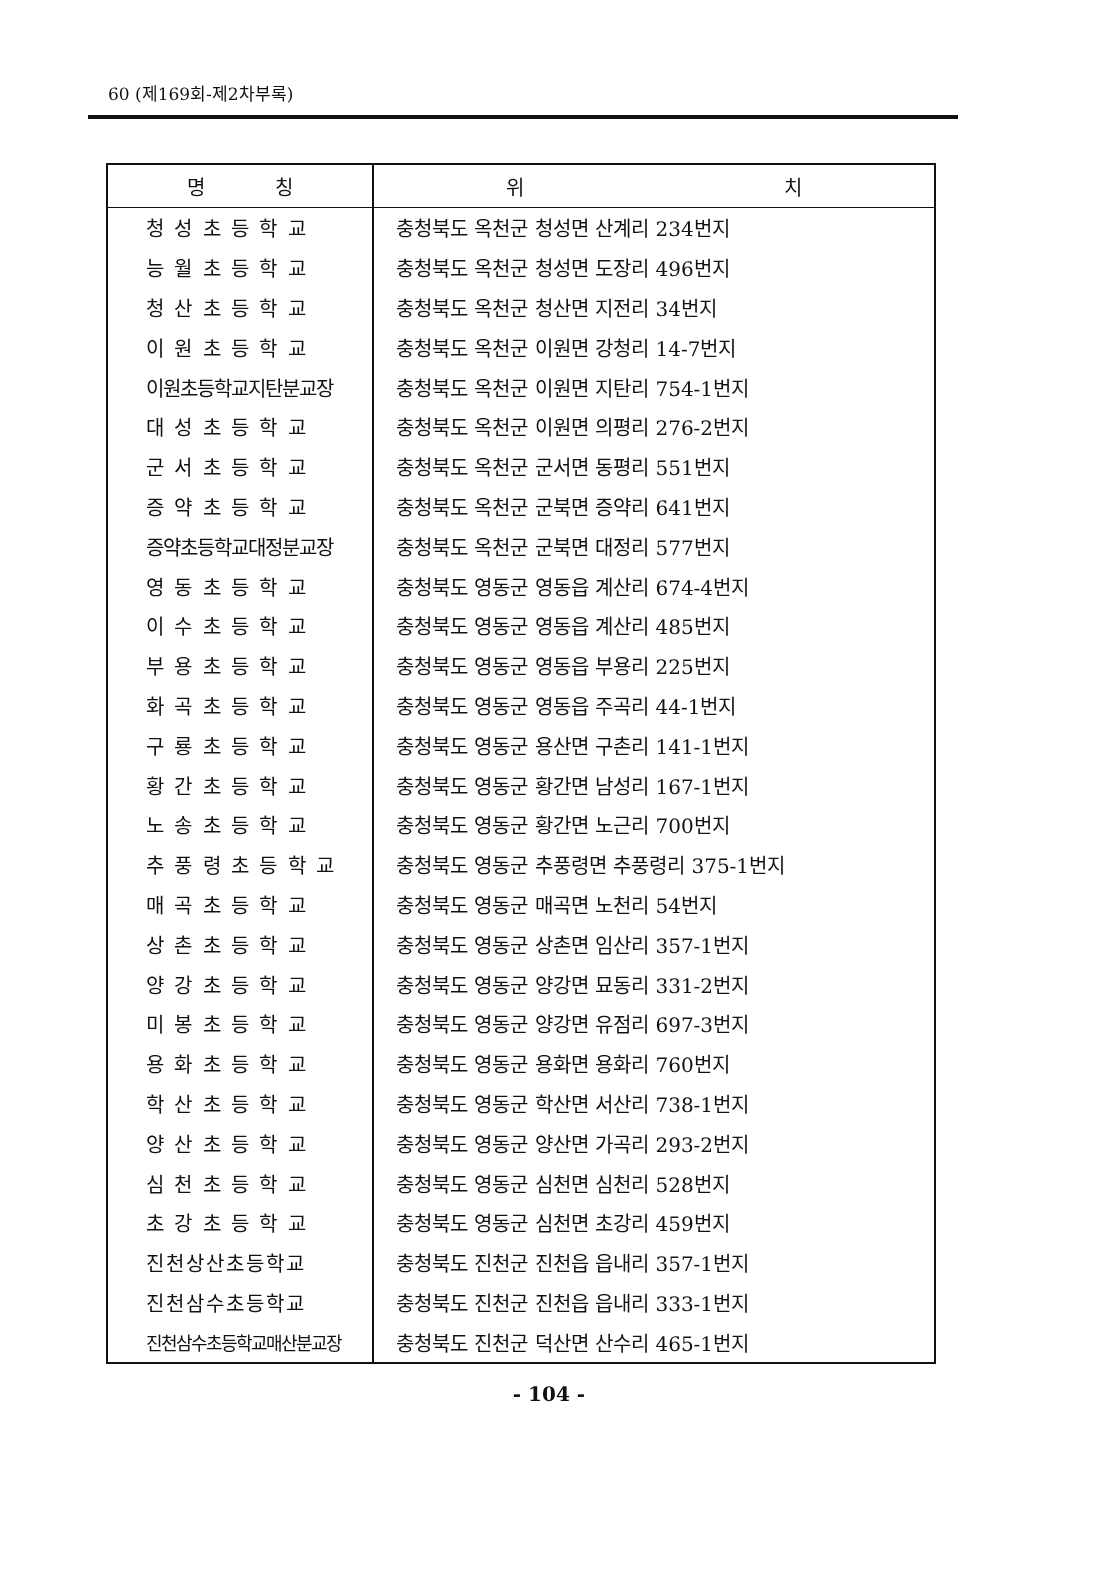60 (제169회-제2차부록)
| 명 칭 | 위 치 |
| --- | --- |
| 청 성 초 등 학 교 | 충청북도 옥천군 청성면 산계리 234번지 |
| 능 월 초 등 학 교 | 충청북도 옥천군 청성면 도장리 496번지 |
| 청 산 초 등 학 교 | 충청북도 옥천군 청산면 지전리 34번지 |
| 이 원 초 등 학 교 | 충청북도 옥천군 이원면 강청리 14-7번지 |
| 이원초등학교지탄분교장 | 충청북도 옥천군 이원면 지탄리 754-1번지 |
| 대 성 초 등 학 교 | 충청북도 옥천군 이원면 의평리 276-2번지 |
| 군 서 초 등 학 교 | 충청북도 옥천군 군서면 동평리 551번지 |
| 증 약 초 등 학 교 | 충청북도 옥천군 군북면 증약리 641번지 |
| 증약초등학교대정분교장 | 충청북도 옥천군 군북면 대정리 577번지 |
| 영 동 초 등 학 교 | 충청북도 영동군 영동읍 계산리 674-4번지 |
| 이 수 초 등 학 교 | 충청북도 영동군 영동읍 계산리 485번지 |
| 부 용 초 등 학 교 | 충청북도 영동군 영동읍 부용리 225번지 |
| 화 곡 초 등 학 교 | 충청북도 영동군 영동읍 주곡리 44-1번지 |
| 구 룡 초 등 학 교 | 충청북도 영동군 용산면 구촌리 141-1번지 |
| 황 간 초 등 학 교 | 충청북도 영동군 황간면 남성리 167-1번지 |
| 노 송 초 등 학 교 | 충청북도 영동군 황간면 노근리 700번지 |
| 추 풍 령 초 등 학 교 | 충청북도 영동군 추풍령면 추풍령리 375-1번지 |
| 매 곡 초 등 학 교 | 충청북도 영동군 매곡면 노천리 54번지 |
| 상 촌 초 등 학 교 | 충청북도 영동군 상촌면 임산리 357-1번지 |
| 양 강 초 등 학 교 | 충청북도 영동군 양강면 묘동리 331-2번지 |
| 미 봉 초 등 학 교 | 충청북도 영동군 양강면 유점리 697-3번지 |
| 용 화 초 등 학 교 | 충청북도 영동군 용화면 용화리 760번지 |
| 학 산 초 등 학 교 | 충청북도 영동군 학산면 서산리 738-1번지 |
| 양 산 초 등 학 교 | 충청북도 영동군 양산면 가곡리 293-2번지 |
| 심 천 초 등 학 교 | 충청북도 영동군 심천면 심천리 528번지 |
| 초 강 초 등 학 교 | 충청북도 영동군 심천면 초강리 459번지 |
| 진천상산초등학교 | 충청북도 진천군 진천읍 읍내리 357-1번지 |
| 진천삼수초등학교 | 충청북도 진천군 진천읍 읍내리 333-1번지 |
| 진천삼수초등학교매산분교장 | 충청북도 진천군 덕산면 산수리 465-1번지 |
- 104 -